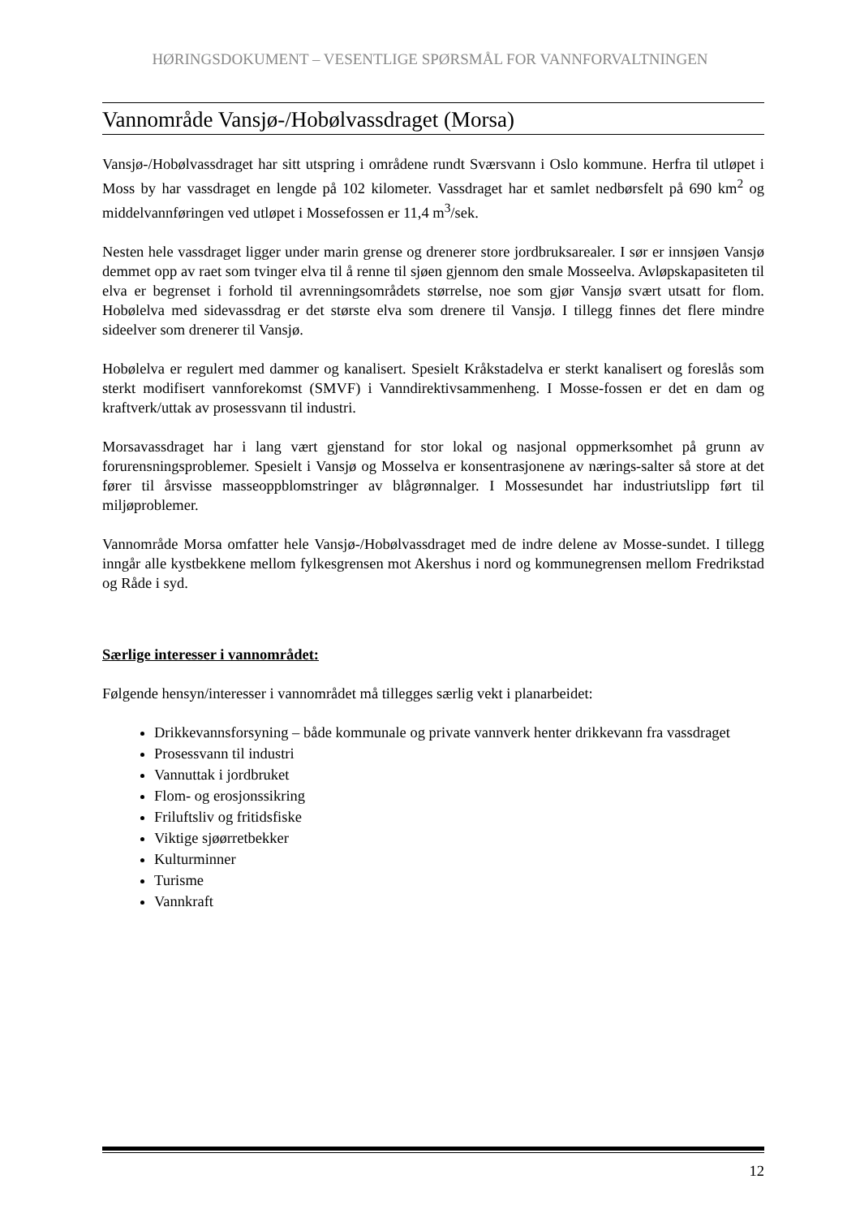HØRINGSDOKUMENT – VESENTLIGE SPØRSMÅL FOR VANNFORVALTNINGEN
Vannområde Vansjø-/Hobølvassdraget (Morsa)
Vansjø-/Hobølvassdraget har sitt utspring i områdene rundt Sværsvann i Oslo kommune. Herfra til utløpet i Moss by har vassdraget en lengde på 102 kilometer. Vassdraget har et samlet nedbørsfelt på 690 km<sup>2</sup> og middelvannføringen ved utløpet i Mossefossen er 11,4 m<sup>3</sup>/sek.
Nesten hele vassdraget ligger under marin grense og drenerer store jordbruksarealer. I sør er innsjøen Vansjø demmet opp av raet som tvinger elva til å renne til sjøen gjennom den smale Mosseelva. Avløpskapasiteten til elva er begrenset i forhold til avrenningsområdets størrelse, noe som gjør Vansjø svært utsatt for flom. Hobølelva med sidevassdrag er det største elva som drenere til Vansjø. I tillegg finnes det flere mindre sideelver som drenerer til Vansjø.
Hobølelva er regulert med dammer og kanalisert. Spesielt Kråkstadelva er sterkt kanalisert og foreslås som sterkt modifisert vannforekomst (SMVF) i Vanndirektivsammenheng. I Mosse-fossen er det en dam og kraftverk/uttak av prosessvann til industri.
Morsavassdraget har i lang vært gjenstand for stor lokal og nasjonal oppmerksomhet på grunn av forurensningsproblemer. Spesielt i Vansjø og Mosselva er konsentrasjonene av nærings-salter så store at det fører til årsvisse masseoppblomstringer av blågrønnalger. I Mossesundet har industriutslipp ført til miljøproblemer.
Vannområde Morsa omfatter hele Vansjø-/Hobølvassdraget med de indre delene av Mosse-sundet. I tillegg inngår alle kystbekkene mellom fylkesgrensen mot Akershus i nord og kommunegrensen mellom Fredrikstad og Råde i syd.
Særlige interesser i vannområdet:
Følgende hensyn/interesser i vannområdet må tillegges særlig vekt i planarbeidet:
Drikkevannsforsyning – både kommunale og private vannverk henter drikkevann fra vassdraget
Prosessvann til industri
Vannuttak i jordbruket
Flom- og erosjonssikring
Friluftsliv og fritidsfiske
Viktige sjøørretbekker
Kulturminner
Turisme
Vannkraft
12